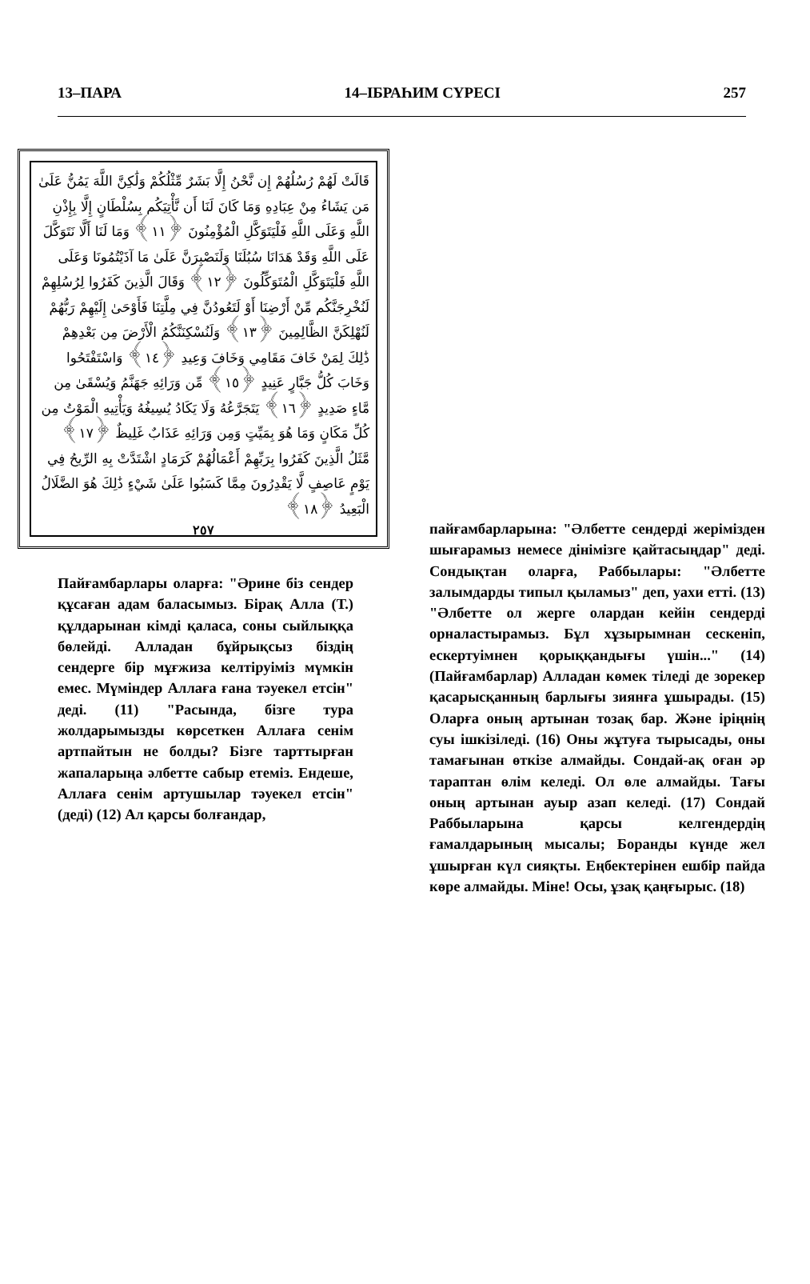13–ПАРА 14–ІБРАҺИМ СҮРЕСІ 257
قَالَتْ لَهُمْ رُسُلُهُمْ إِن نَّحْنُ إِلَّا بَشَرٌ مِّثْلُكُمْ وَلَٰكِنَّ اللَّهَ يَمُنُّ عَلَىٰ مَن يَشَاءُ مِنْ عِبَادِهِ وَمَا كَانَ لَنَا أَن نَّأْتِيَكُم بِسُلْطَانٍ إِلَّا بِإِذْنِ اللَّهِ وَعَلَى اللَّهِ فَلْيَتَوَكَّلِ الْمُؤْمِنُونَ ﴿١١﴾ وَمَا لَنَا أَلَّا نَتَوَكَّلَ عَلَى اللَّهِ وَقَدْ هَدَانَا سُبُلَنَا وَلَنَصْبِرَنَّ عَلَىٰ مَا آذَيْتُمُونَا وَعَلَى اللَّهِ فَلْيَتَوَكَّلِ الْمُتَوَكِّلُونَ ﴿١٢﴾ وَقَالَ الَّذِينَ كَفَرُوا لِرُسُلِهِمْ لَنُخْرِجَنَّكُم مِّنْ أَرْضِنَا أَوْ لَتَعُودُنَّ فِي مِلَّتِنَا فَأَوْحَىٰ إِلَيْهِمْ رَبُّهُمْ لَنُهْلِكَنَّ الظَّالِمِينَ ﴿١٣﴾ وَلَنُسْكِنَنَّكُمُ الْأَرْضَ مِن بَعْدِهِمْ ذَٰلِكَ لِمَنْ خَافَ مَقَامِي وَخَافَ وَعِيدِ ﴿١٤﴾ وَاسْتَفْتَحُوا وَخَابَ كُلُّ جَبَّارٍ عَنِيدٍ ﴿١٥﴾ مِّن وَرَائِهِ جَهَنَّمُ وَيُسْقَىٰ مِن مَّاءٍ صَدِيدٍ ﴿١٦﴾ يَتَجَرَّعُهُ وَلَا يَكَادُ يُسِيغُهُ وَيَأْتِيهِ الْمَوْتُ مِن كُلِّ مَكَانٍ وَمَا هُوَ بِمَيِّتٍ وَمِن وَرَائِهِ عَذَابٌ غَلِيظٌ ﴿١٧﴾ مَّثَلُ الَّذِينَ كَفَرُوا بِرَبِّهِمْ أَعْمَالُهُمْ كَرَمَادٍ اشْتَدَّتْ بِهِ الرِّيحُ فِي يَوْمٍ عَاصِفٍ لَّا يَقْدِرُونَ مِمَّا كَسَبُوا عَلَىٰ شَيْءٍ ذَٰلِكَ هُوَ الضَّلَالُ الْبَعِيدُ ﴿١٨﴾
٢٥٧
Пайғамбарлары оларға: "Әрине біз сендер құсаған адам баласымыз. Бірақ Алла (Т.) құлдарынан кімді қаласа, соны сыйлыққа бөлейді. Алладан бұйрықсыз біздің сендерге бір мұғжиза келтіруіміз мүмкін емес. Мүміндер Аллаға ғана тәуекел етсін" деді. (11) "Расында, бізге тура жолдарымызды көрсеткен Аллаға сенім артпайтын не болды? Бізге тарттырған жапаларыңа әлбетте сабыр етеміз. Ендеше, Аллаға сенім артушылар тәуекел етсін" (деді) (12) Ал қарсы болғандар,
пайғамбарларына: "Әлбетте сендерді жерімізден шығарамыз немесе дінімізге қайтасыңдар" деді. Сондықтан оларға, Раббылары: "Әлбетте залымдарды типыл қыламыз" деп, уахи етті. (13) "Әлбетте ол жерге олардан кейін сендерді орналастырамыз. Бұл хұзырымнан сескеніп, ескертуімнен қорыққандығы үшін..." (14) (Пайғамбарлар) Алладан көмек тіледі де зорекер қасарысқанның барлығы зиянға ұшырады. (15) Оларға оның артынан тозақ бар. Және іріңнің суы ішкізіледі. (16) Оны жұтуға тырысады, оны тамағынан өткізе алмайды. Сондай-ақ оған әр тараптан өлім келеді. Ол өле алмайды. Тағы оның артынан ауыр азап келеді. (17) Сондай Раббыларына қарсы келгендердің ғамалдарының мысалы; Боранды күнде жел ұшырған күл сияқты. Еңбектерінен ешбір пайда көре алмайды. Міне! Осы, ұзақ қаңғырыс. (18)